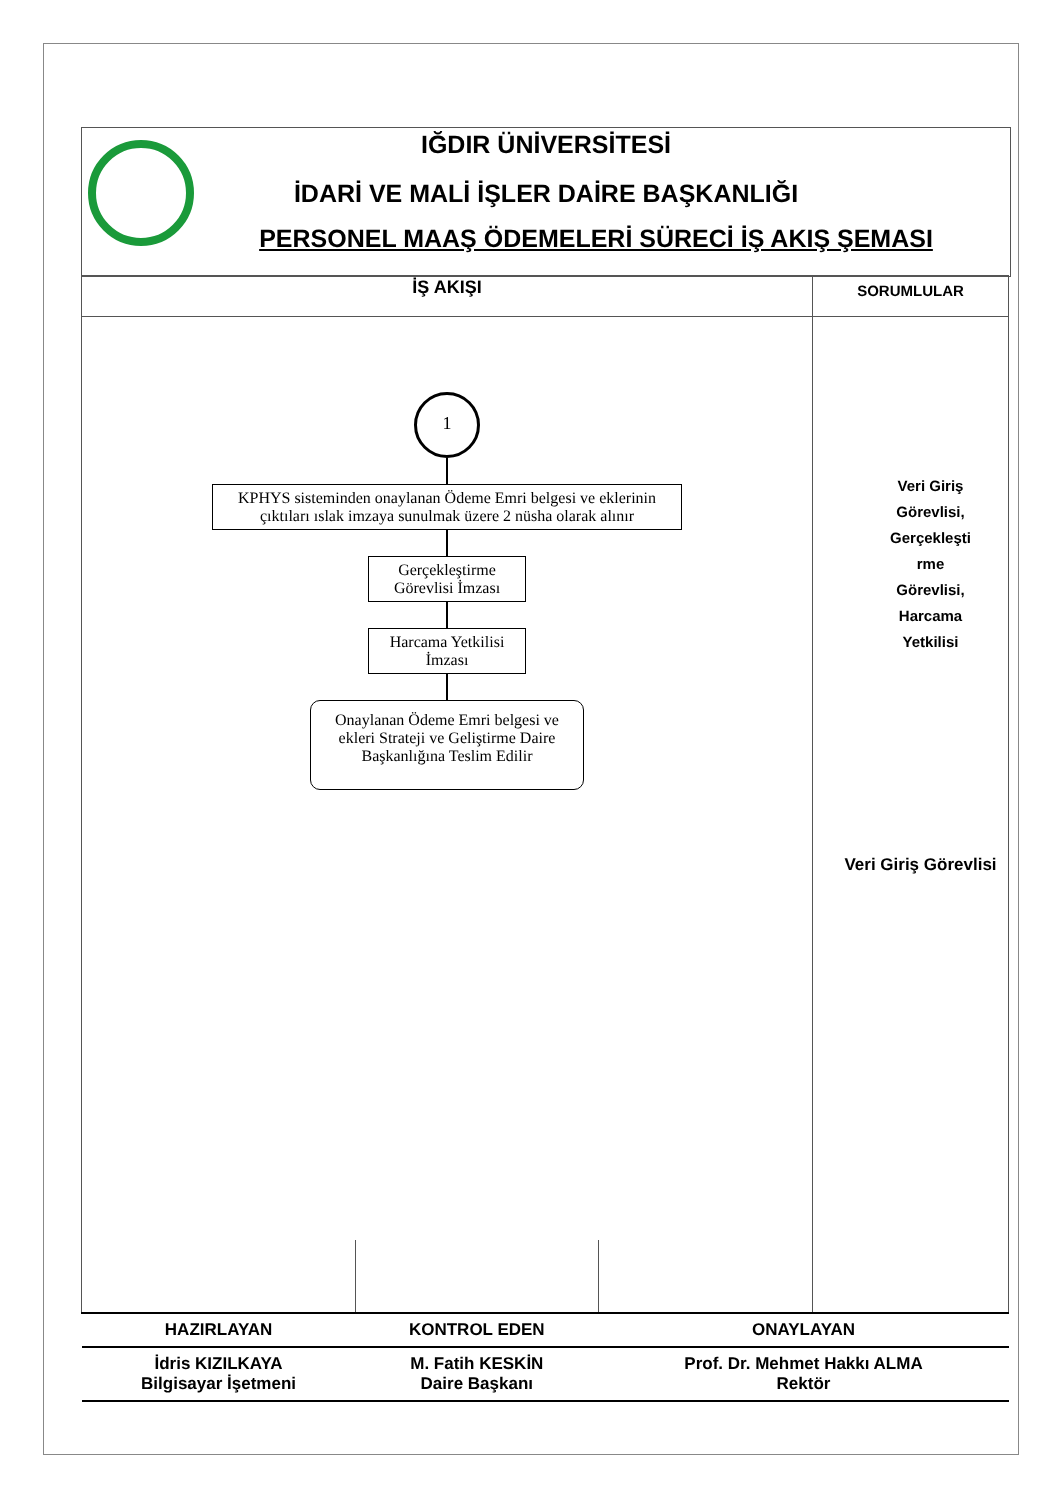IĞDIR ÜNİVERSİTESİ
İDARİ VE MALİ İŞLER DAİRE BAŞKANLIĞI
PERSONEL MAAŞ ÖDEMELERİ SÜRECİ İŞ AKIŞ ŞEMASI
| İŞ AKIŞI | SORUMLULAR |
| --- | --- |
| 1 KPHYS sisteminden onaylanan Ödeme Emri belgesi ve eklerinin çıktıları ıslak imzaya sunulmak üzere 2 nüsha olarak alınır Gerçekleştirme Görevlisi İmzası Harcama Yetkilisi İmzası Onaylanan Ödeme Emri belgesi ve ekleri Strateji ve Geliştirme Daire Başkanlığına Teslim Edilir | Veri Giriş Görevlisi, Gerçekleşti rme Görevlisi, Harcama Yetkilisi Veri Giriş Görevlisi |
| HAZIRLAYAN | KONTROL EDEN | ONAYLAYAN |
| İdris KIZILKAYA Bilgisayar İşetmeni | M. Fatih KESKİN Daire Başkanı | Prof. Dr. Mehmet Hakkı ALMA Rektör |